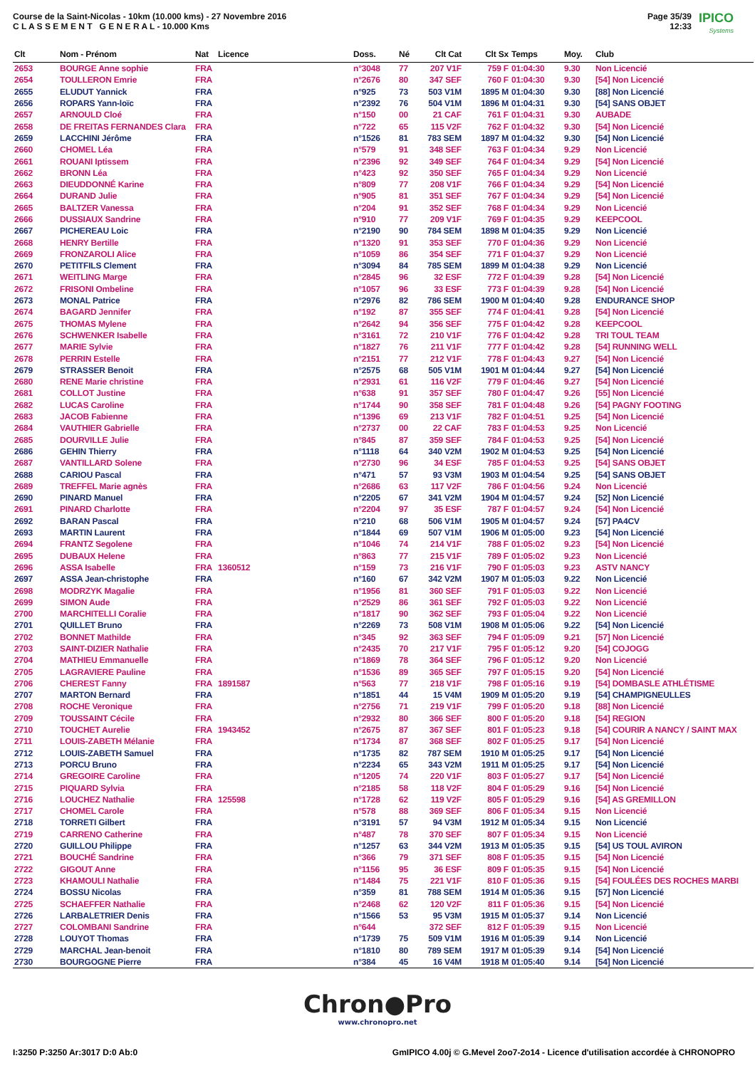Course de la Saint-Nicolas - 10km (10.000 kms) - 27 Novembre 2016
C L A S S E M E N T G E N E R A L - 10.000 Kms
Page 35/39
12:33
IPICO
Systems
| Clt | Nom - Prénom | Nat | Licence | Doss. | Né | Clt Cat | Clt Sx | Temps | Moy. | Club |
| --- | --- | --- | --- | --- | --- | --- | --- | --- | --- | --- |
| 2653 | BOURGE Anne sophie | FRA | | n°3048 | 77 | 207 V1F | 759 F | 01:04:30 | 9.30 | Non Licencié |
| 2654 | TOULLERON Emrie | FRA | | n°2676 | 80 | 347 SEF | 760 F | 01:04:30 | 9.30 | [54] Non Licencié |
| 2655 | ELUDUT Yannick | FRA | | n°925 | 73 | 503 V1M | 1895 M | 01:04:30 | 9.30 | [88] Non Licencié |
| 2656 | ROPARS Yann-loïc | FRA | | n°2392 | 76 | 504 V1M | 1896 M | 01:04:31 | 9.30 | [54] SANS OBJET |
| 2657 | ARNOULD Cloé | FRA | | n°150 | 00 | 21 CAF | 761 F | 01:04:31 | 9.30 | AUBADE |
| 2658 | DE FREITAS FERNANDES Clara | FRA | | n°722 | 65 | 115 V2F | 762 F | 01:04:32 | 9.30 | [54] Non Licencié |
| 2659 | LACCHINI Jérôme | FRA | | n°1526 | 81 | 783 SEM | 1897 M | 01:04:32 | 9.30 | [54] Non Licencié |
| 2660 | CHOMEL Léa | FRA | | n°579 | 91 | 348 SEF | 763 F | 01:04:34 | 9.29 | Non Licencié |
| 2661 | ROUANI Iptissem | FRA | | n°2396 | 92 | 349 SEF | 764 F | 01:04:34 | 9.29 | [54] Non Licencié |
| 2662 | BRONN Léa | FRA | | n°423 | 92 | 350 SEF | 765 F | 01:04:34 | 9.29 | Non Licencié |
| 2663 | DIEUDDONNÉ Karine | FRA | | n°809 | 77 | 208 V1F | 766 F | 01:04:34 | 9.29 | [54] Non Licencié |
| 2664 | DURAND Julie | FRA | | n°905 | 81 | 351 SEF | 767 F | 01:04:34 | 9.29 | [54] Non Licencié |
| 2665 | BALTZER Vanessa | FRA | | n°204 | 91 | 352 SEF | 768 F | 01:04:34 | 9.29 | Non Licencié |
| 2666 | DUSSIAUX Sandrine | FRA | | n°910 | 77 | 209 V1F | 769 F | 01:04:35 | 9.29 | KEEPCOOL |
| 2667 | PICHEREAU Loic | FRA | | n°2190 | 90 | 784 SEM | 1898 M | 01:04:35 | 9.29 | Non Licencié |
| 2668 | HENRY Bertille | FRA | | n°1320 | 91 | 353 SEF | 770 F | 01:04:36 | 9.29 | Non Licencié |
| 2669 | FRONZAROLI Alice | FRA | | n°1059 | 86 | 354 SEF | 771 F | 01:04:37 | 9.29 | Non Licencié |
| 2670 | PETITFILS Clement | FRA | | n°3094 | 84 | 785 SEM | 1899 M | 01:04:38 | 9.29 | Non Licencié |
| 2671 | WEITLING Marge | FRA | | n°2845 | 96 | 32 ESF | 772 F | 01:04:39 | 9.28 | [54] Non Licencié |
| 2672 | FRISONI Ombeline | FRA | | n°1057 | 96 | 33 ESF | 773 F | 01:04:39 | 9.28 | [54] Non Licencié |
| 2673 | MONAL Patrice | FRA | | n°2976 | 82 | 786 SEM | 1900 M | 01:04:40 | 9.28 | ENDURANCE SHOP |
| 2674 | BAGARD Jennifer | FRA | | n°192 | 87 | 355 SEF | 774 F | 01:04:41 | 9.28 | [54] Non Licencié |
| 2675 | THOMAS Mylene | FRA | | n°2642 | 94 | 356 SEF | 775 F | 01:04:42 | 9.28 | KEEPCOOL |
| 2676 | SCHWENKER Isabelle | FRA | | n°3161 | 72 | 210 V1F | 776 F | 01:04:42 | 9.28 | TRI TOUL TEAM |
| 2677 | MARIE Sylvie | FRA | | n°1827 | 76 | 211 V1F | 777 F | 01:04:42 | 9.28 | [54] RUNNING WELL |
| 2678 | PERRIN Estelle | FRA | | n°2151 | 77 | 212 V1F | 778 F | 01:04:43 | 9.27 | [54] Non Licencié |
| 2679 | STRASSER Benoit | FRA | | n°2575 | 68 | 505 V1M | 1901 M | 01:04:44 | 9.27 | [54] Non Licencié |
| 2680 | RENE Marie christine | FRA | | n°2931 | 61 | 116 V2F | 779 F | 01:04:46 | 9.27 | [54] Non Licencié |
| 2681 | COLLOT Justine | FRA | | n°638 | 91 | 357 SEF | 780 F | 01:04:47 | 9.26 | [55] Non Licencié |
| 2682 | LUCAS Caroline | FRA | | n°1744 | 90 | 358 SEF | 781 F | 01:04:48 | 9.26 | [54] PAGNY FOOTING |
| 2683 | JACOB Fabienne | FRA | | n°1396 | 69 | 213 V1F | 782 F | 01:04:51 | 9.25 | [54] Non Licencié |
| 2684 | VAUTHIER Gabrielle | FRA | | n°2737 | 00 | 22 CAF | 783 F | 01:04:53 | 9.25 | Non Licencié |
| 2685 | DOURVILLE Julie | FRA | | n°845 | 87 | 359 SEF | 784 F | 01:04:53 | 9.25 | [54] Non Licencié |
| 2686 | GEHIN Thierry | FRA | | n°1118 | 64 | 340 V2M | 1902 M | 01:04:53 | 9.25 | [54] Non Licencié |
| 2687 | VANTILLARD Solene | FRA | | n°2730 | 96 | 34 ESF | 785 F | 01:04:53 | 9.25 | [54] SANS OBJET |
| 2688 | CARIOU Pascal | FRA | | n°471 | 57 | 93 V3M | 1903 M | 01:04:54 | 9.25 | [54] SANS OBJET |
| 2689 | TREFFEL Marie agnès | FRA | | n°2686 | 63 | 117 V2F | 786 F | 01:04:56 | 9.24 | Non Licencié |
| 2690 | PINARD Manuel | FRA | | n°2205 | 67 | 341 V2M | 1904 M | 01:04:57 | 9.24 | [52] Non Licencié |
| 2691 | PINARD Charlotte | FRA | | n°2204 | 97 | 35 ESF | 787 F | 01:04:57 | 9.24 | [54] Non Licencié |
| 2692 | BARAN Pascal | FRA | | n°210 | 68 | 506 V1M | 1905 M | 01:04:57 | 9.24 | [57] PA4CV |
| 2693 | MARTIN Laurent | FRA | | n°1844 | 69 | 507 V1M | 1906 M | 01:05:00 | 9.23 | [54] Non Licencié |
| 2694 | FRANTZ Segolene | FRA | | n°1046 | 74 | 214 V1F | 788 F | 01:05:02 | 9.23 | [54] Non Licencié |
| 2695 | DUBAUX Helene | FRA | | n°863 | 77 | 215 V1F | 789 F | 01:05:02 | 9.23 | Non Licencié |
| 2696 | ASSA Isabelle | FRA | 1360512 | n°159 | 73 | 216 V1F | 790 F | 01:05:03 | 9.23 | ASTV NANCY |
| 2697 | ASSA Jean-christophe | FRA | | n°160 | 67 | 342 V2M | 1907 M | 01:05:03 | 9.22 | Non Licencié |
| 2698 | MODRZYK Magalie | FRA | | n°1956 | 81 | 360 SEF | 791 F | 01:05:03 | 9.22 | Non Licencié |
| 2699 | SIMON Aude | FRA | | n°2529 | 86 | 361 SEF | 792 F | 01:05:03 | 9.22 | Non Licencié |
| 2700 | MARCHITELLI Coralie | FRA | | n°1817 | 90 | 362 SEF | 793 F | 01:05:04 | 9.22 | Non Licencié |
| 2701 | QUILLET Bruno | FRA | | n°2269 | 73 | 508 V1M | 1908 M | 01:05:06 | 9.22 | [54] Non Licencié |
| 2702 | BONNET Mathilde | FRA | | n°345 | 92 | 363 SEF | 794 F | 01:05:09 | 9.21 | [57] Non Licencié |
| 2703 | SAINT-DIZIER Nathalie | FRA | | n°2435 | 70 | 217 V1F | 795 F | 01:05:12 | 9.20 | [54] COJOGG |
| 2704 | MATHIEU Emmanuelle | FRA | | n°1869 | 78 | 364 SEF | 796 F | 01:05:12 | 9.20 | Non Licencié |
| 2705 | LAGRAVIERE Pauline | FRA | | n°1536 | 89 | 365 SEF | 797 F | 01:05:15 | 9.20 | [54] Non Licencié |
| 2706 | CHEREST Fanny | FRA | 1891587 | n°563 | 77 | 218 V1F | 798 F | 01:05:16 | 9.19 | [54] DOMBASLE ATHLÉTISME |
| 2707 | MARTON Bernard | FRA | | n°1851 | 44 | 15 V4M | 1909 M | 01:05:20 | 9.19 | [54] CHAMPIGNEULLES |
| 2708 | ROCHE Veronique | FRA | | n°2756 | 71 | 219 V1F | 799 F | 01:05:20 | 9.18 | [88] Non Licencié |
| 2709 | TOUSSAINT Cécile | FRA | | n°2932 | 80 | 366 SEF | 800 F | 01:05:20 | 9.18 | [54] REGION |
| 2710 | TOUCHET Aurelie | FRA | 1943452 | n°2675 | 87 | 367 SEF | 801 F | 01:05:23 | 9.18 | [54] COURIR A NANCY / SAINT MAX |
| 2711 | LOUIS-ZABETH Mélanie | FRA | | n°1734 | 87 | 368 SEF | 802 F | 01:05:25 | 9.17 | [54] Non Licencié |
| 2712 | LOUIS-ZABETH Samuel | FRA | | n°1735 | 82 | 787 SEM | 1910 M | 01:05:25 | 9.17 | [54] Non Licencié |
| 2713 | PORCU Bruno | FRA | | n°2234 | 65 | 343 V2M | 1911 M | 01:05:25 | 9.17 | [54] Non Licencié |
| 2714 | GREGOIRE Caroline | FRA | | n°1205 | 74 | 220 V1F | 803 F | 01:05:27 | 9.17 | [54] Non Licencié |
| 2715 | PIQUARD Sylvia | FRA | | n°2185 | 58 | 118 V2F | 804 F | 01:05:29 | 9.16 | [54] Non Licencié |
| 2716 | LOUCHEZ Nathalie | FRA | 125598 | n°1728 | 62 | 119 V2F | 805 F | 01:05:29 | 9.16 | [54] AS GREMILLON |
| 2717 | CHOMEL Carole | FRA | | n°578 | 88 | 369 SEF | 806 F | 01:05:34 | 9.15 | Non Licencié |
| 2718 | TORRETI Gilbert | FRA | | n°3191 | 57 | 94 V3M | 1912 M | 01:05:34 | 9.15 | Non Licencié |
| 2719 | CARRENO Catherine | FRA | | n°487 | 78 | 370 SEF | 807 F | 01:05:34 | 9.15 | Non Licencié |
| 2720 | GUILLOU Philippe | FRA | | n°1257 | 63 | 344 V2M | 1913 M | 01:05:35 | 9.15 | [54] US TOUL AVIRON |
| 2721 | BOUCHÉ Sandrine | FRA | | n°366 | 79 | 371 SEF | 808 F | 01:05:35 | 9.15 | [54] Non Licencié |
| 2722 | GIGOUT Anne | FRA | | n°1156 | 95 | 36 ESF | 809 F | 01:05:35 | 9.15 | [54] Non Licencié |
| 2723 | KHAMOULI Nathalie | FRA | | n°1484 | 75 | 221 V1F | 810 F | 01:05:36 | 9.15 | [54] FOULÉES DES ROCHES MARBI |
| 2724 | BOSSU Nicolas | FRA | | n°359 | 81 | 788 SEM | 1914 M | 01:05:36 | 9.15 | [57] Non Licencié |
| 2725 | SCHAEFFER Nathalie | FRA | | n°2468 | 62 | 120 V2F | 811 F | 01:05:36 | 9.15 | [54] Non Licencié |
| 2726 | LARBALETRIER Denis | FRA | | n°1566 | 53 | 95 V3M | 1915 M | 01:05:37 | 9.14 | Non Licencié |
| 2727 | COLOMBANI Sandrine | FRA | | n°644 | | 372 SEF | 812 F | 01:05:39 | 9.15 | Non Licencié |
| 2728 | LOUYOT Thomas | FRA | | n°1739 | 75 | 509 V1M | 1916 M | 01:05:39 | 9.14 | Non Licencié |
| 2729 | MARCHAL Jean-benoit | FRA | | n°1810 | 80 | 789 SEM | 1917 M | 01:05:39 | 9.14 | [54] Non Licencié |
| 2730 | BOURGOGNE Pierre | FRA | | n°384 | 45 | 16 V4M | 1918 M | 01:05:40 | 9.14 | [54] Non Licencié |
Chron●Pro
www.chronopro.net
I:3250 P:3250 Ar:3017 D:0 Ab:0 GmIPICO 4.00j © G.Mevel 2oo7-2o14 - Licence d'utilisation accordée à CHRONOPRO